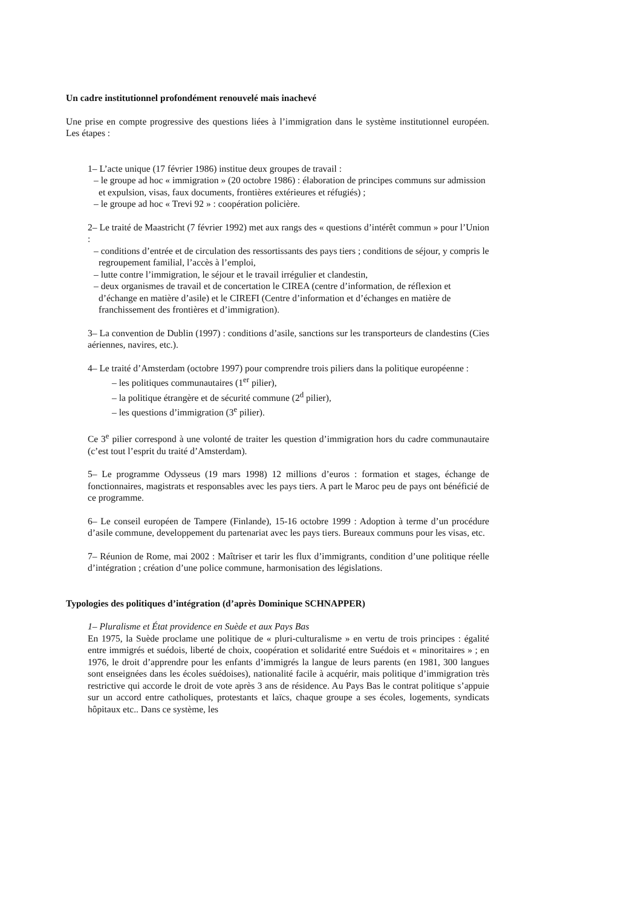Un cadre institutionnel profondément renouvelé mais inachevé
Une prise en compte progressive des questions liées à l’immigration dans le système institutionnel européen. Les étapes :
1– L’acte unique (17 février 1986) institue deux groupes de travail :
– le groupe ad hoc « immigration » (20 octobre 1986) : élaboration de principes communs sur admission et expulsion, visas, faux documents, frontières extérieures et réfugiés) ;
– le groupe ad hoc « Trevi 92 » : coopération policière.
2– Le traité de Maastricht (7 février 1992) met aux rangs des « questions d’intérêt commun » pour l’Union :
– conditions d’entrée et de circulation des ressortissants des pays tiers ; conditions de séjour, y compris le regroupement familial, l’accès à l’emploi,
– lutte contre l’immigration, le séjour et le travail irrégulier et clandestin,
– deux organismes de travail et de concertation le CIREA (centre d’information, de réflexion et d’échange en matière d’asile) et le CIREFI (Centre d’information et d’échanges en matière de franchissement des frontières et d’immigration).
3– La convention de Dublin (1997) : conditions d’asile, sanctions sur les transporteurs de clandestins (Cies aériennes, navires, etc.).
4– Le traité d’Amsterdam (octobre 1997) pour comprendre trois piliers dans la politique européenne :
– les politiques communautaires (1<sup>er</sup> pilier),
– la politique étrangère et de sécurité commune (2<sup>d</sup> pilier),
– les questions d’immigration (3<sup>e</sup> pilier).
Ce 3<sup>e</sup> pilier correspond à une volonté de traiter les question d’immigration hors du cadre communautaire (c’est tout l’esprit du traité d’Amsterdam).
5– Le programme Odysseus (19 mars 1998) 12 millions d’euros : formation et stages, échange de fonctionnaires, magistrats et responsables avec les pays tiers. A part le Maroc peu de pays ont bénéficié de ce programme.
6– Le conseil européen de Tampere (Finlande), 15-16 octobre 1999 : Adoption à terme d’un procédure d’asile commune, developpement du partenariat avec les pays tiers. Bureaux communs pour les visas, etc.
7– Réunion de Rome, mai 2002 : Maîtriser et tarir les flux d’immigrants, condition d’une politique réelle d’intégration ; création d’une police commune, harmonisation des législations.
Typologies des politiques d’intégration (d’après Dominique SCHNAPPER)
1– Pluralisme et État providence en Suède et aux Pays Bas
En 1975, la Suède proclame une politique de « pluri-culturalisme » en vertu de trois principes : égalité entre immigrés et suédois, liberté de choix, coopération et solidarité entre Suédois et « minoritaires » ; en 1976, le droit d’apprendre pour les enfants d’immigrés la langue de leurs parents (en 1981, 300 langues sont enseignées dans les écoles suédoises), nationalité facile à acquérir, mais politique d’immigration très restrictive qui accorde le droit de vote après 3 ans de résidence. Au Pays Bas le contrat politique s’appuie sur un accord entre catholiques, protestants et laïcs, chaque groupe a ses écoles, logements, syndicats hôpitaux etc.. Dans ce système, les